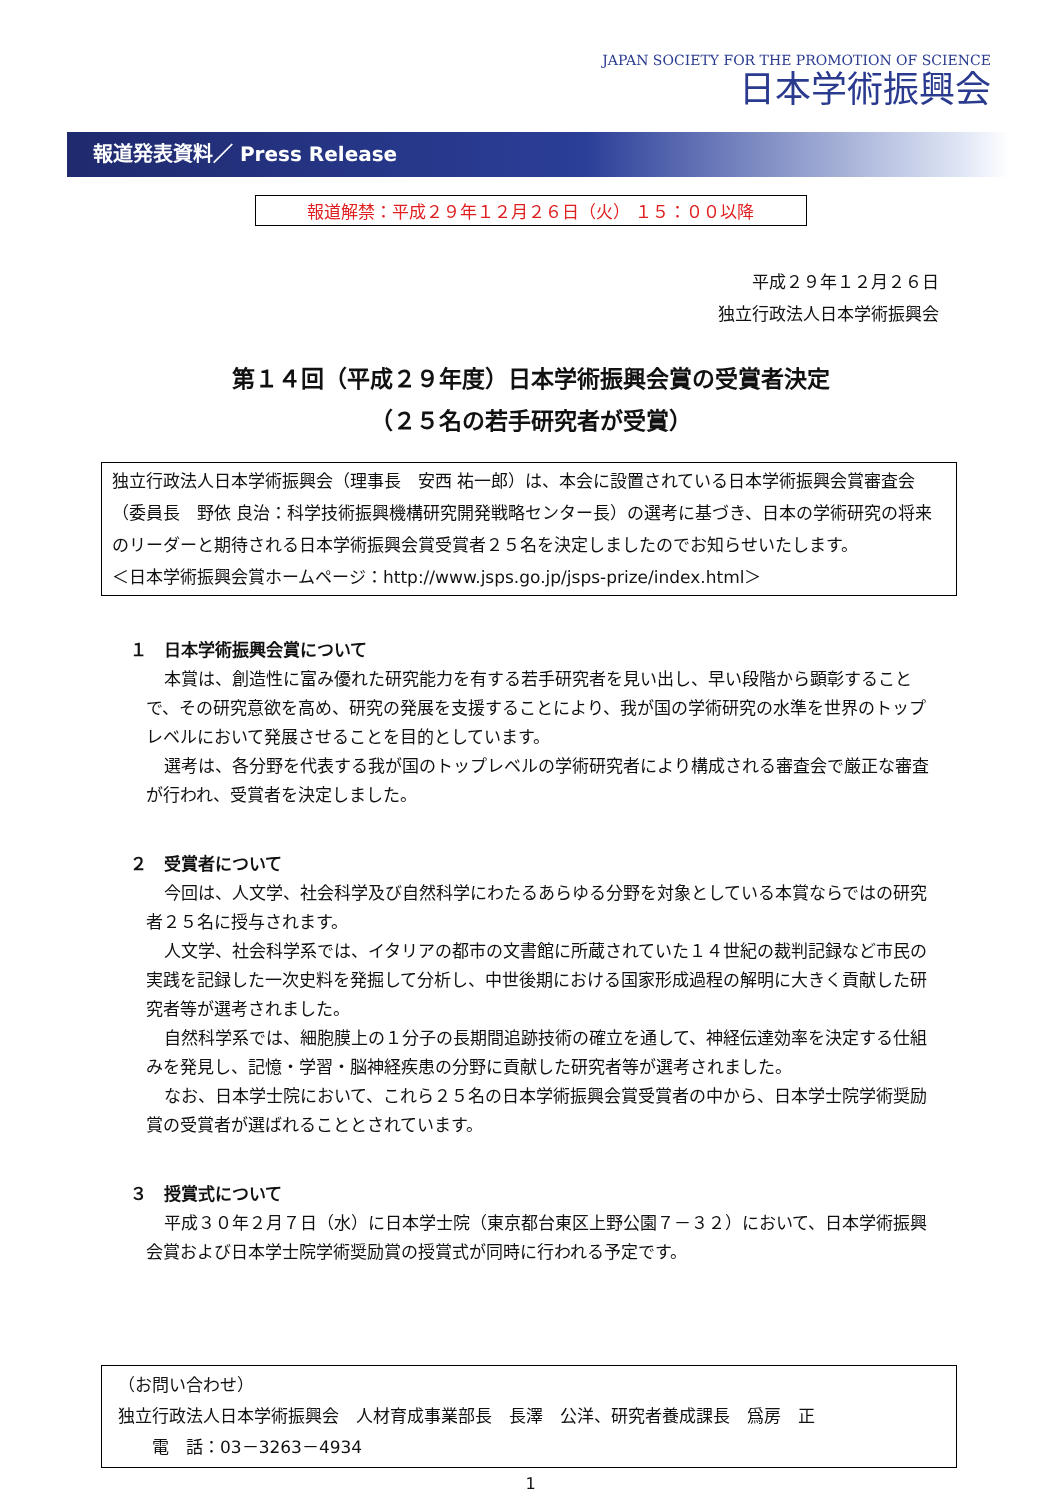JAPAN SOCIETY FOR THE PROMOTION OF SCIENCE
日本学術振興会
報道発表資料／ Press Release
報道解禁：平成２９年１２月２６日（火） １５：００以降
平成２９年１２月２６日
独立行政法人日本学術振興会
第１４回（平成２９年度）日本学術振興会賞の受賞者決定
（２５名の若手研究者が受賞）
独立行政法人日本学術振興会（理事長　安西 祐一郎）は、本会に設置されている日本学術振興会賞審査会（委員長　野依 良治：科学技術振興機構研究開発戦略センター長）の選考に基づき、日本の学術研究の将来のリーダーと期待される日本学術振興会賞受賞者２５名を決定しましたのでお知らせいたします。
＜日本学術振興会賞ホームページ：http://www.jsps.go.jp/jsps-prize/index.html＞
１　日本学術振興会賞について
本賞は、創造性に富み優れた研究能力を有する若手研究者を見い出し、早い段階から顕彰することで、その研究意欲を高め、研究の発展を支援することにより、我が国の学術研究の水準を世界のトップレベルにおいて発展させることを目的としています。
選考は、各分野を代表する我が国のトップレベルの学術研究者により構成される審査会で厳正な審査が行われ、受賞者を決定しました。
２　受賞者について
今回は、人文学、社会科学及び自然科学にわたるあらゆる分野を対象としている本賞ならではの研究者２５名に授与されます。
人文学、社会科学系では、イタリアの都市の文書館に所蔵されていた１４世紀の裁判記録など市民の実践を記録した一次史料を発掘して分析し、中世後期における国家形成過程の解明に大きく貢献した研究者等が選考されました。
自然科学系では、細胞膜上の１分子の長期間追跡技術の確立を通して、神経伝達効率を決定する仕組みを発見し、記憶・学習・脳神経疾患の分野に貢献した研究者等が選考されました。
なお、日本学士院において、これら２５名の日本学術振興会賞受賞者の中から、日本学士院学術奨励賞の受賞者が選ばれることとされています。
３　授賞式について
平成３０年２月７日（水）に日本学士院（東京都台東区上野公園７－３２）において、日本学術振興会賞および日本学士院学術奨励賞の授賞式が同時に行われる予定です。
（お問い合わせ）
独立行政法人日本学術振興会　人材育成事業部長　長澤　公洋、研究者養成課長　爲房　正
　　電　話：03－3263－4934
1